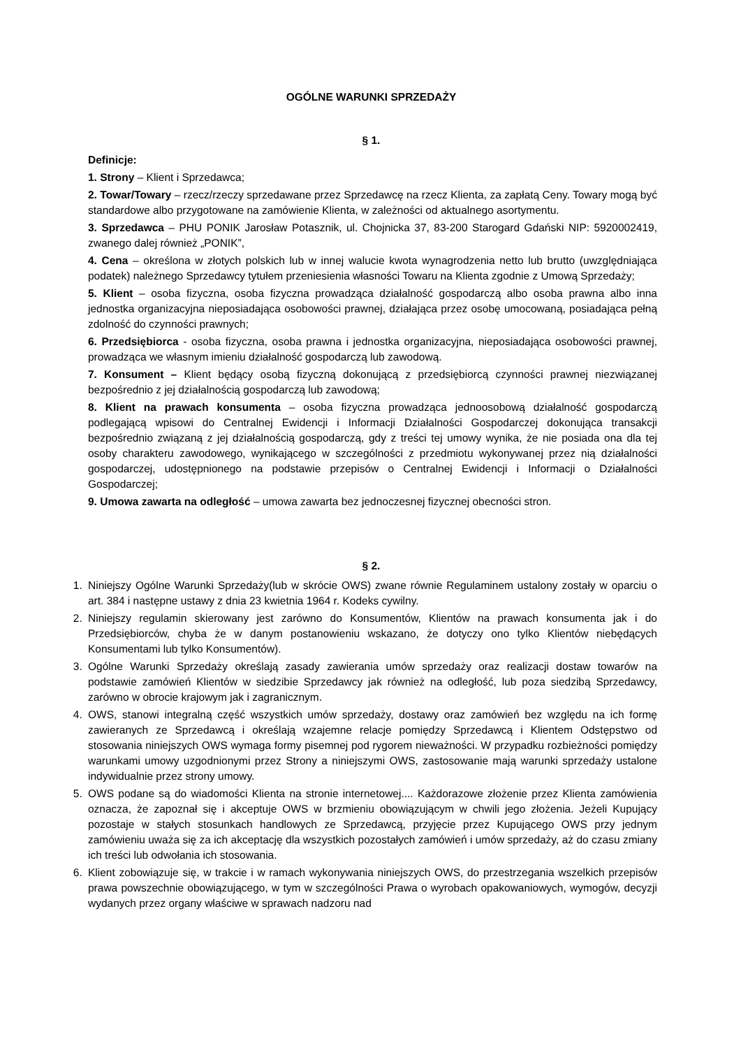OGÓLNE WARUNKI SPRZEDAŻY
§ 1.
Definicje:
1. Strony – Klient i Sprzedawca;
2. Towar/Towary – rzecz/rzeczy sprzedawane przez Sprzedawcę na rzecz Klienta, za zapłatą Ceny. Towary mogą być standardowe albo przygotowane na zamówienie Klienta, w zależności od aktualnego asortymentu.
3. Sprzedawca – PHU PONIK Jarosław Potasznik, ul. Chojnicka 37, 83-200 Starogard Gdański NIP: 5920002419, zwanego dalej również „PONIK”,
4. Cena – określona w złotych polskich lub w innej walucie kwota wynagrodzenia netto lub brutto (uwzględniająca podatek) należnego Sprzedawcy tytułem przeniesienia własności Towaru na Klienta zgodnie z Umową Sprzedaży;
5. Klient – osoba fizyczna, osoba fizyczna prowadząca działalność gospodarczą albo osoba prawna albo inna jednostka organizacyjna nieposiadająca osobowości prawnej, działająca przez osobę umocowaną, posiadająca pełną zdolność do czynności prawnych;
6. Przedsiębiorca - osoba fizyczna, osoba prawna i jednostka organizacyjna, nieposiadająca osobowości prawnej, prowadząca we własnym imieniu działalność gospodarczą lub zawodową.
7. Konsument – Klient będący osobą fizyczną dokonującą z przedsiębiorcą czynności prawnej niezwiązanej bezpośrednio z jej działalnością gospodarczą lub zawodową;
8. Klient na prawach konsumenta – osoba fizyczna prowadząca jednoosobową działalność gospodarczą podlegającą wpisowi do Centralnej Ewidencji i Informacji Działalności Gospodarczej dokonująca transakcji bezpośrednio związaną z jej działalnością gospodarczą, gdy z treści tej umowy wynika, że nie posiada ona dla tej osoby charakteru zawodowego, wynikającego w szczególności z przedmiotu wykonywanej przez nią działalności gospodarczej, udostępnionego na podstawie przepisów o Centralnej Ewidencji i Informacji o Działalności Gospodarczej;
9. Umowa zawarta na odległość – umowa zawarta bez jednoczesnej fizycznej obecności stron.
§ 2.
1. Niniejszy Ogólne Warunki Sprzedaży(lub w skrócie OWS) zwane równie Regulaminem ustalony zostały w oparciu o art. 384 i następne ustawy z dnia 23 kwietnia 1964 r. Kodeks cywilny.
2. Niniejszy regulamin skierowany jest zarówno do Konsumentów, Klientów na prawach konsumenta jak i do Przedsiębiorców, chyba że w danym postanowieniu wskazano, że dotyczy ono tylko Klientów niebędących Konsumentami lub tylko Konsumentów).
3. Ogólne Warunki Sprzedaży określają zasady zawierania umów sprzedaży oraz realizacji dostaw towarów na podstawie zamówień Klientów w siedzibie Sprzedawcy jak również na odległość, lub poza siedzibą Sprzedawcy, zarówno w obrocie krajowym jak i zagranicznym.
4. OWS, stanowi integralną część wszystkich umów sprzedaży, dostawy oraz zamówień bez względu na ich formę zawieranych ze Sprzedawcą i określają wzajemne relacje pomiędzy Sprzedawcą i Klientem Odstępstwo od stosowania niniejszych OWS wymaga formy pisemnej pod rygorem nieważności. W przypadku rozbieżności pomiędzy warunkami umowy uzgodnionymi przez Strony a niniejszymi OWS, zastosowanie mają warunki sprzedaży ustalone indywidualnie przez strony umowy.
5. OWS podane są do wiadomości Klienta na stronie internetowej.... Każdorazowe złożenie przez Klienta zamówienia oznacza, że zapoznał się i akceptuje OWS w brzmieniu obowiązującym w chwili jego złożenia. Jeżeli Kupujący pozostaje w stałych stosunkach handlowych ze Sprzedawcą, przyjęcie przez Kupującego OWS przy jednym zamówieniu uważa się za ich akceptację dla wszystkich pozostałych zamówień i umów sprzedaży, aż do czasu zmiany ich treści lub odwołania ich stosowania.
6. Klient zobowiązuje się, w trakcie i w ramach wykonywania niniejszych OWS, do przestrzegania wszelkich przepisów prawa powszechnie obowiązującego, w tym w szczególności Prawa o wyrobach opakowaniowych, wymogów, decyzji wydanych przez organy właściwe w sprawach nadzoru nad